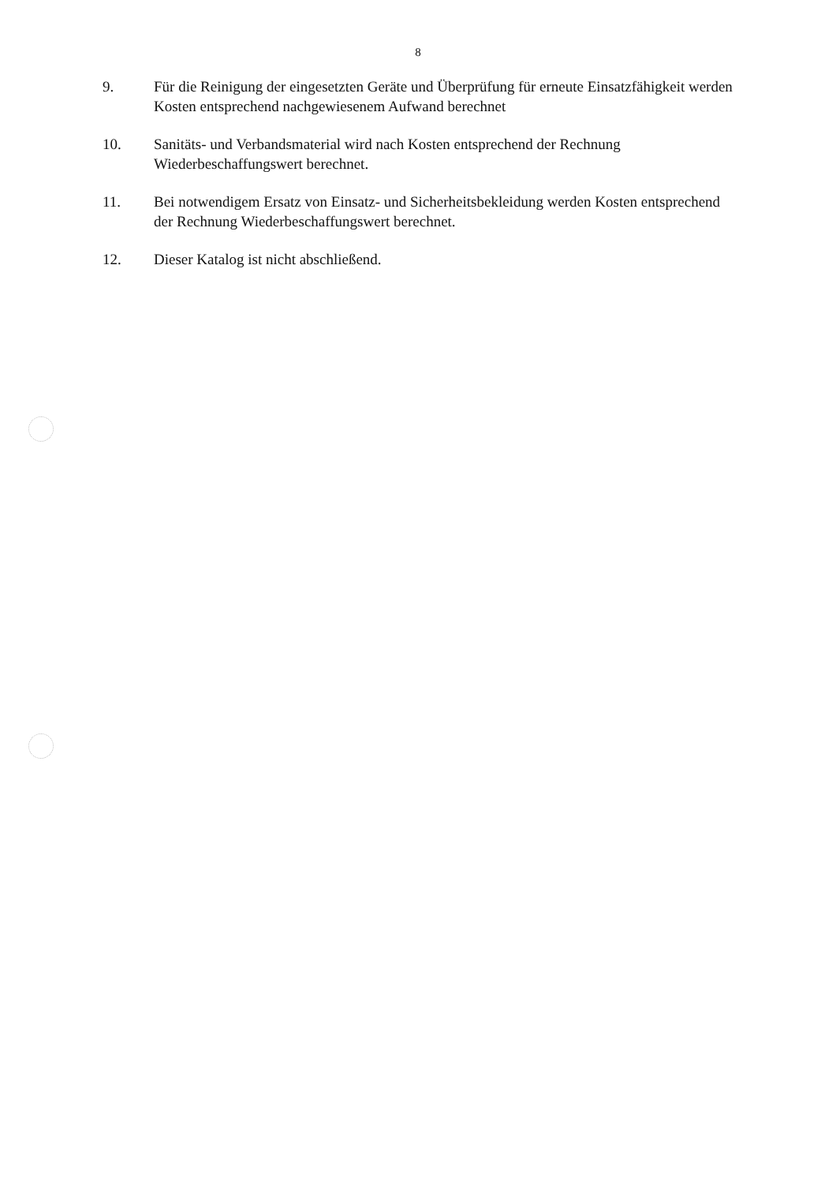8
9. Für die Reinigung der eingesetzten Geräte und Überprüfung für erneute Einsatzfähigkeit werden Kosten entsprechend nachgewiesenem Aufwand berechnet
10. Sanitäts- und Verbandsmaterial wird nach Kosten entsprechend der Rechnung Wiederbeschaffungswert berechnet.
11. Bei notwendigem Ersatz von Einsatz- und Sicherheitsbekleidung werden Kosten entsprechend der Rechnung Wiederbeschaffungswert berechnet.
12. Dieser Katalog ist nicht abschließend.